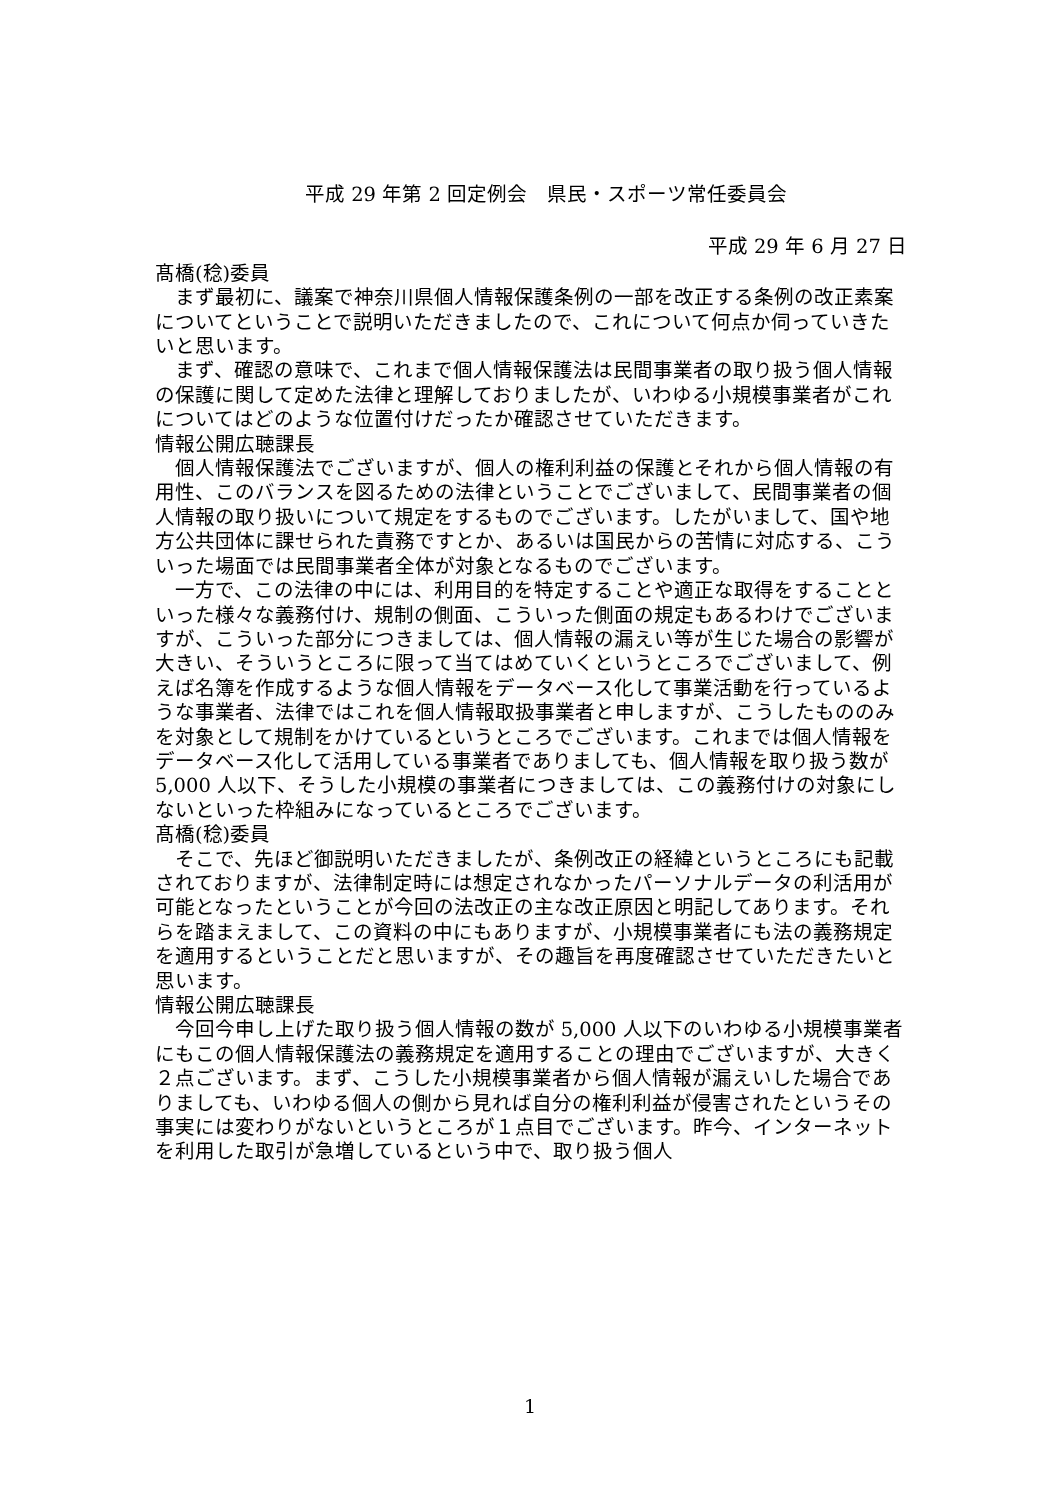平成 29 年第 2 回定例会　県民・スポーツ常任委員会
平成 29 年 6 月 27 日
髙橋(稔)委員
まず最初に、議案で神奈川県個人情報保護条例の一部を改正する条例の改正素案についてということで説明いただきましたので、これについて何点か伺っていきたいと思います。
まず、確認の意味で、これまで個人情報保護法は民間事業者の取り扱う個人情報の保護に関して定めた法律と理解しておりましたが、いわゆる小規模事業者がこれについてはどのような位置付けだったか確認させていただきます。
情報公開広聴課長
個人情報保護法でございますが、個人の権利利益の保護とそれから個人情報の有用性、このバランスを図るための法律ということでございまして、民間事業者の個人情報の取り扱いについて規定をするものでございます。したがいまして、国や地方公共団体に課せられた責務ですとか、あるいは国民からの苦情に対応する、こういった場面では民間事業者全体が対象となるものでございます。
一方で、この法律の中には、利用目的を特定することや適正な取得をすることといった様々な義務付け、規制の側面、こういった側面の規定もあるわけでございますが、こういった部分につきましては、個人情報の漏えい等が生じた場合の影響が大きい、そういうところに限って当てはめていくというところでございまして、例えば名簿を作成するような個人情報をデータベース化して事業活動を行っているような事業者、法律ではこれを個人情報取扱事業者と申しますが、こうしたもののみを対象として規制をかけているというところでございます。これまでは個人情報をデータベース化して活用している事業者でありましても、個人情報を取り扱う数が 5,000 人以下、そうした小規模の事業者につきましては、この義務付けの対象にしないといった枠組みになっているところでございます。
髙橋(稔)委員
そこで、先ほど御説明いただきましたが、条例改正の経緯というところにも記載されておりますが、法律制定時には想定されなかったパーソナルデータの利活用が可能となったということが今回の法改正の主な改正原因と明記してあります。それらを踏まえまして、この資料の中にもありますが、小規模事業者にも法の義務規定を適用するということだと思いますが、その趣旨を再度確認させていただきたいと思います。
情報公開広聴課長
今回今申し上げた取り扱う個人情報の数が 5,000 人以下のいわゆる小規模事業者にもこの個人情報保護法の義務規定を適用することの理由でございますが、大きく２点ございます。まず、こうした小規模事業者から個人情報が漏えいした場合でありましても、いわゆる個人の側から見れば自分の権利利益が侵害されたというその事実には変わりがないというところが１点目でございます。昨今、インターネットを利用した取引が急増しているという中で、取り扱う個人
1